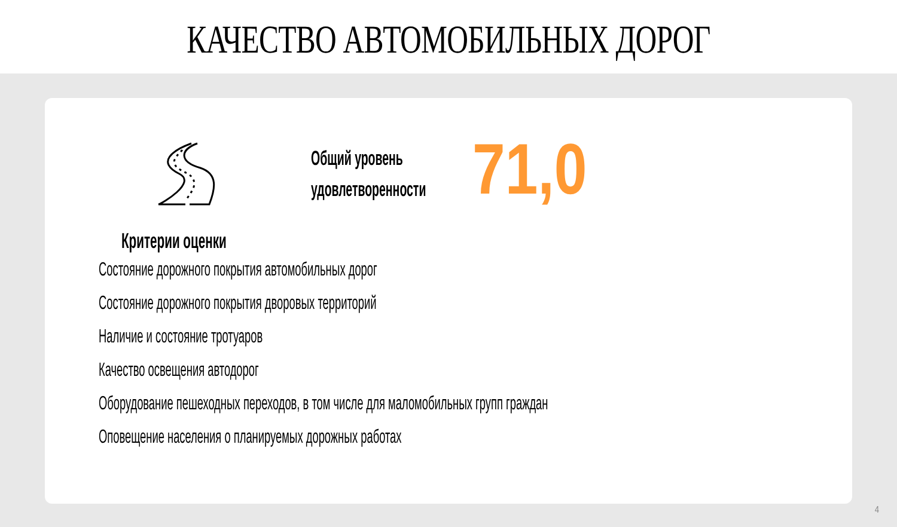КАЧЕСТВО АВТОМОБИЛЬНЫХ ДОРОГ
Общий уровень удовлетворенности
71,0
Критерии оценки
Состояние дорожного покрытия автомобильных дорог
Состояние дорожного покрытия дворовых территорий
Наличие и состояние тротуаров
Качество освещения автодорог
Оборудование пешеходных переходов, в том числе для маломобильных групп граждан
Оповещение населения о планируемых дорожных работах
4